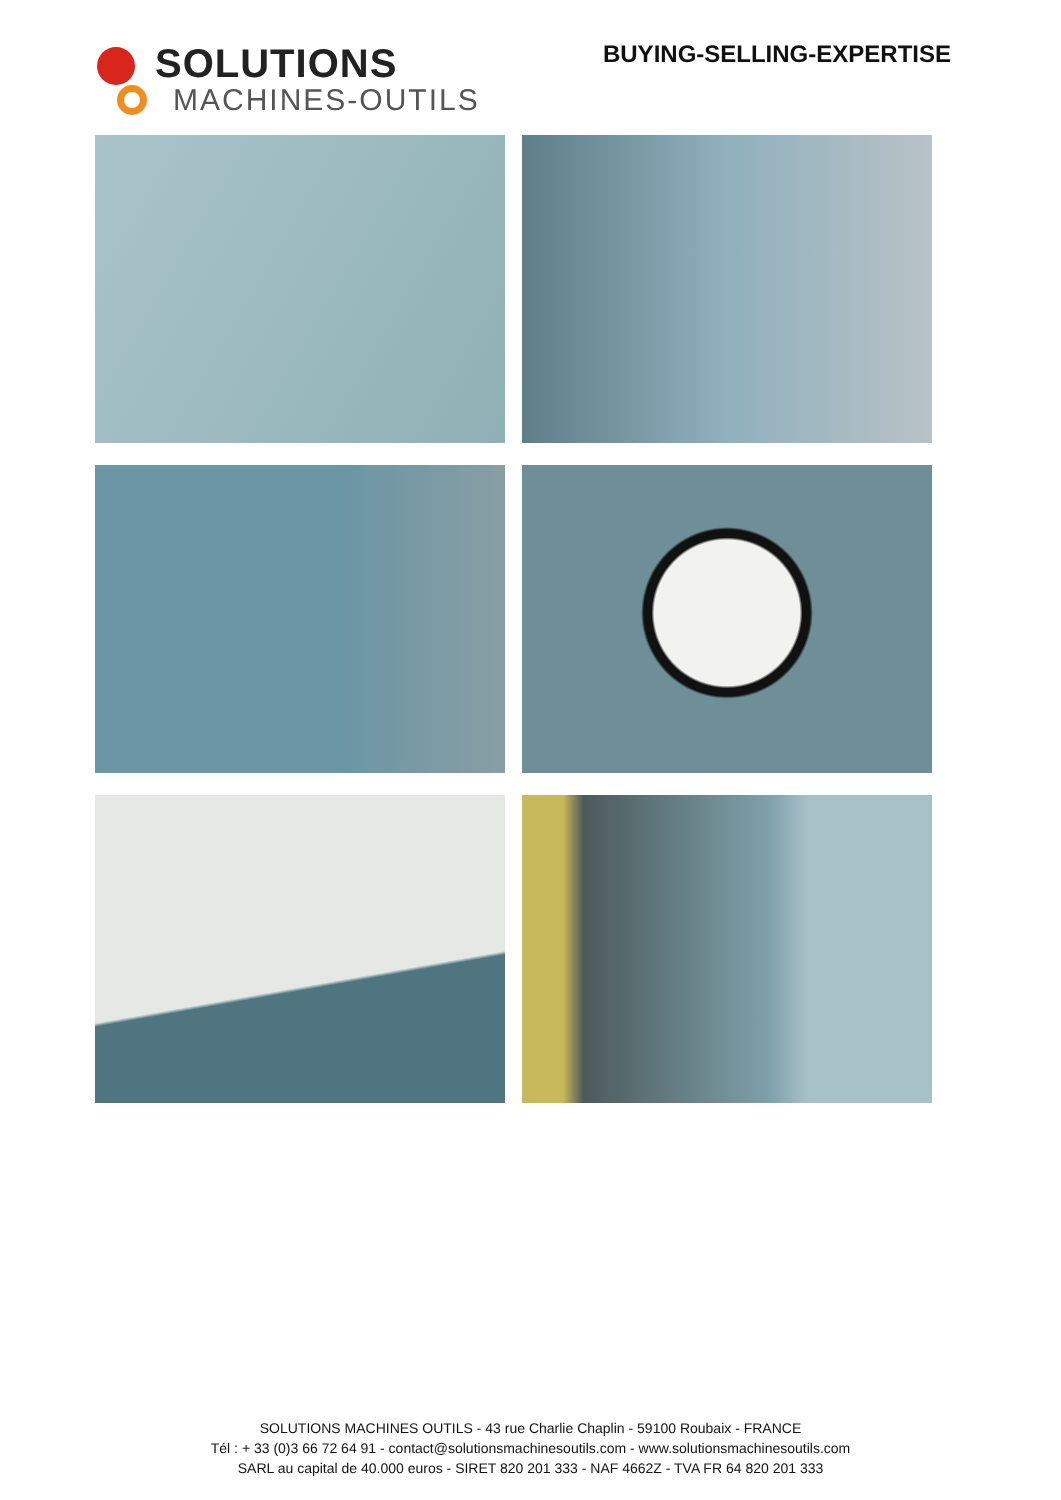SOLUTIONS
MACHINES-OUTILS
BUYING-SELLING-EXPERTISE
SOLUTIONS MACHINES OUTILS - 43 rue Charlie Chaplin - 59100 Roubaix - FRANCE
Tél : + 33 (0)3 66 72 64 91 - contact@solutionsmachinesoutils.com - www.solutionsmachinesoutils.com
SARL au capital de 40.000 euros - SIRET 820 201 333 - NAF 4662Z - TVA FR 64 820 201 333